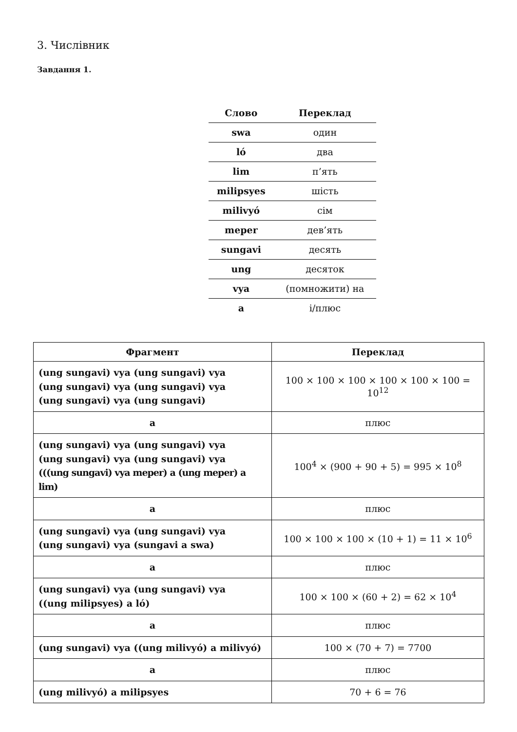3. Числівник
Завдання 1.
| Слово | Переклад |
| --- | --- |
| swa | один |
| ló | два |
| lim | п’ять |
| milipsyes | шість |
| milivyó | сім |
| meper | дев’ять |
| sungavi | десять |
| ung | десяток |
| vya | (помножити) на |
| a | і/плюс |
| Фрагмент | Переклад |
| --- | --- |
| (ung sungavi) vya (ung sungavi) vya (ung sungavi) vya (ung sungavi) vya (ung sungavi) vya (ung sungavi) | 100 × 100 × 100 × 100 × 100 × 100 = 10<sup>12</sup> |
| a | плюс |
| (ung sungavi) vya (ung sungavi) vya (ung sungavi) vya (ung sungavi) vya (((ung sungavi) vya meper) a (ung meper) a lim) | 100<sup>4</sup> × (900 + 90 + 5) = 995 × 10<sup>8</sup> |
| a | плюс |
| (ung sungavi) vya (ung sungavi) vya (ung sungavi) vya (sungavi a swa) | 100 × 100 × 100 × (10 + 1) = 11 × 10<sup>6</sup> |
| a | плюс |
| (ung sungavi) vya (ung sungavi) vya ((ung milipsyes) a ló) | 100 × 100 × (60 + 2) = 62 × 10<sup>4</sup> |
| a | плюс |
| (ung sungavi) vya ((ung milivyó) a milivyó) | 100 × (70 + 7) = 7700 |
| a | плюс |
| (ung milivyó) a milipsyes | 70 + 6 = 76 |